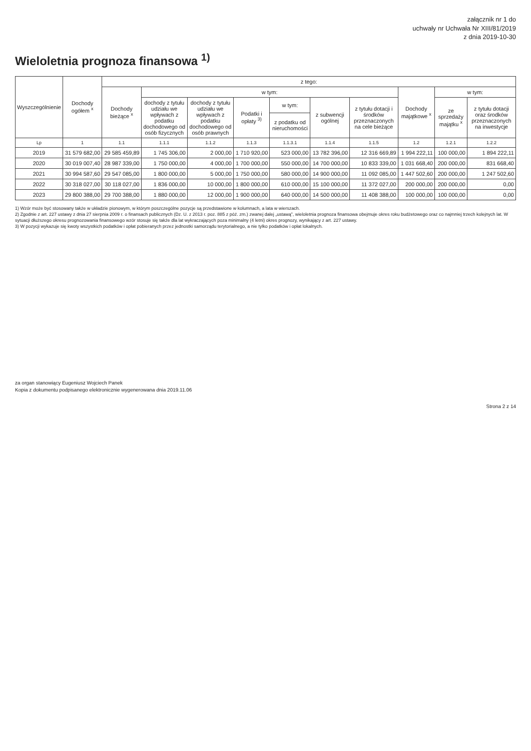załącznik nr 1 do
uchwały nr Uchwała Nr XIII/81/2019
z dnia 2019-10-30
Wieloletnia prognoza finansowa <sup>1)</sup>
| Wyszczególnienie | Dochody ogółem <sup>x</sup> | z tego: | | | | | | | | | |
| --- | --- | --- | --- | --- | --- | --- | --- | --- | --- | --- | --- |
| | | Dochody bieżące <sup>x</sup> | w tym: | | | | | | Dochody majątkowe <sup>x</sup> | w tym: | |
| | | | dochody z tytułu udziału we wpływach z podatku dochodowego od osób fizycznych | dochody z tytułu udziału we wpływach z podatku dochodowego od osób prawnych | Podatki i opłaty <sup>3)</sup> | w tym: | z subwencji ogólnej | z tytułu dotacji i środków przeznaczonych na cele bieżące | | ze sprzedaży majątku <sup>x</sup> | z tytułu dotacji oraz środków przeznaczonych na inwestycje |
| | | | | | | z podatku od nieruchomości | | | | | |
| Lp | 1 | 1.1 | 1.1.1 | 1.1.2 | 1.1.3 | 1.1.3.1 | 1.1.4 | 1.1.5 | 1.2 | 1.2.1 | 1.2.2 |
| 2019 | 31 579 682,00 | 29 585 459,89 | 1 745 306,00 | 2 000,00 | 1 710 920,00 | 523 000,00 | 13 782 396,00 | 12 316 669,89 | 1 994 222,11 | 100 000,00 | 1 894 222,11 |
| 2020 | 30 019 007,40 | 28 987 339,00 | 1 750 000,00 | 4 000,00 | 1 700 000,00 | 550 000,00 | 14 700 000,00 | 10 833 339,00 | 1 031 668,40 | 200 000,00 | 831 668,40 |
| 2021 | 30 994 587,60 | 29 547 085,00 | 1 800 000,00 | 5 000,00 | 1 750 000,00 | 580 000,00 | 14 900 000,00 | 11 092 085,00 | 1 447 502,60 | 200 000,00 | 1 247 502,60 |
| 2022 | 30 318 027,00 | 30 118 027,00 | 1 836 000,00 | 10 000,00 | 1 800 000,00 | 610 000,00 | 15 100 000,00 | 11 372 027,00 | 200 000,00 | 200 000,00 | 0,00 |
| 2023 | 29 800 388,00 | 29 700 388,00 | 1 880 000,00 | 12 000,00 | 1 900 000,00 | 640 000,00 | 14 500 000,00 | 11 408 388,00 | 100 000,00 | 100 000,00 | 0,00 |
1) Wzór może być stosowany także w układzie pionowym, w którym poszczególne pozycje są przedstawione w kolumnach, a lata w wierszach.
2) Zgodnie z art. 227 ustawy z dnia 27 sierpnia 2009 r. o finansach publicznych (Dz. U. z 2013 r. poz. 885 z póź. zm.) zwanej dalej „ustawą”, wieloletnia prognoza finansowa obejmuje okres roku budżetowego oraz co najmniej trzech kolejnych lat. W sytuacji dłuższego okresu prognozowania finansowego wzór stosuje się także dla lat wykraczających poza minimalny (4 letni) okres prognozy, wynikający z art. 227 ustawy.
3) W pozycji wykazuje się kwoty wszystkich podatków i opłat pobieranych przez jednostki samorządu terytorialnego, a nie tylko podatków i opłat lokalnych.
za organ stanowiący Eugeniusz Wojciech Panek
Kopia z dokumentu podpisanego elektronicznie wygenerowana dnia 2019.11.06
Strona 2 z 14